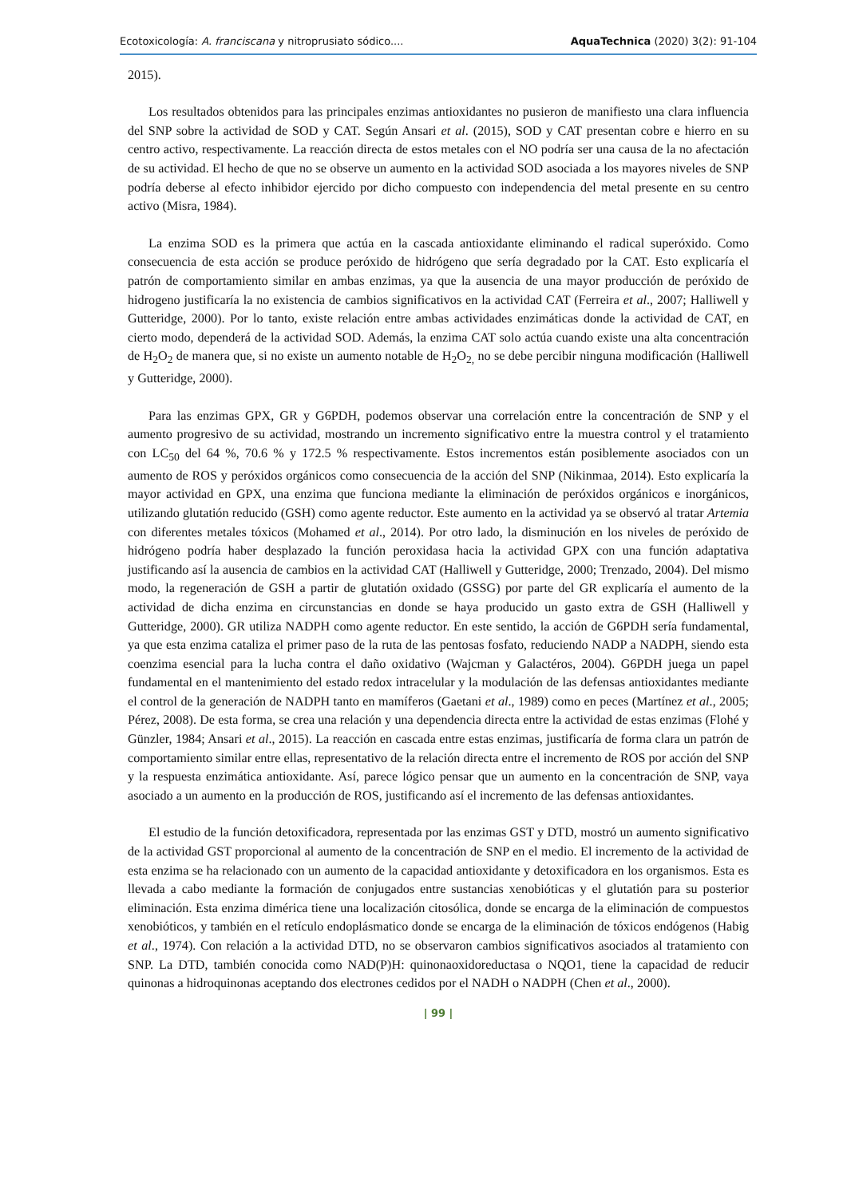Ecotoxicología: A. franciscana y nitroprusiato sódico.... AquaTechnica (2020) 3(2): 91-104
2015).
Los resultados obtenidos para las principales enzimas antioxidantes no pusieron de manifiesto una clara influencia del SNP sobre la actividad de SOD y CAT. Según Ansari et al. (2015), SOD y CAT presentan cobre e hierro en su centro activo, respectivamente. La reacción directa de estos metales con el NO podría ser una causa de la no afectación de su actividad. El hecho de que no se observe un aumento en la actividad SOD asociada a los mayores niveles de SNP podría deberse al efecto inhibidor ejercido por dicho compuesto con independencia del metal presente en su centro activo (Misra, 1984).
La enzima SOD es la primera que actúa en la cascada antioxidante eliminando el radical superóxido. Como consecuencia de esta acción se produce peróxido de hidrógeno que sería degradado por la CAT. Esto explicaría el patrón de comportamiento similar en ambas enzimas, ya que la ausencia de una mayor producción de peróxido de hidrogeno justificaría la no existencia de cambios significativos en la actividad CAT (Ferreira et al., 2007; Halliwell y Gutteridge, 2000). Por lo tanto, existe relación entre ambas actividades enzimáticas donde la actividad de CAT, en cierto modo, dependerá de la actividad SOD. Además, la enzima CAT solo actúa cuando existe una alta concentración de H<sub>2</sub>O<sub>2</sub> de manera que, si no existe un aumento notable de H<sub>2</sub>O<sub>2,</sub> no se debe percibir ninguna modificación (Halliwell y Gutteridge, 2000).
Para las enzimas GPX, GR y G6PDH, podemos observar una correlación entre la concentración de SNP y el aumento progresivo de su actividad, mostrando un incremento significativo entre la muestra control y el tratamiento con LC<sub>50</sub> del 64 %, 70.6 % y 172.5 % respectivamente. Estos incrementos están posiblemente asociados con un aumento de ROS y peróxidos orgánicos como consecuencia de la acción del SNP (Nikinmaa, 2014). Esto explicaría la mayor actividad en GPX, una enzima que funciona mediante la eliminación de peróxidos orgánicos e inorgánicos, utilizando glutatión reducido (GSH) como agente reductor. Este aumento en la actividad ya se observó al tratar Artemia con diferentes metales tóxicos (Mohamed et al., 2014). Por otro lado, la disminución en los niveles de peróxido de hidrógeno podría haber desplazado la función peroxidasa hacia la actividad GPX con una función adaptativa justificando así la ausencia de cambios en la actividad CAT (Halliwell y Gutteridge, 2000; Trenzado, 2004). Del mismo modo, la regeneración de GSH a partir de glutatión oxidado (GSSG) por parte del GR explicaría el aumento de la actividad de dicha enzima en circunstancias en donde se haya producido un gasto extra de GSH (Halliwell y Gutteridge, 2000). GR utiliza NADPH como agente reductor. En este sentido, la acción de G6PDH sería fundamental, ya que esta enzima cataliza el primer paso de la ruta de las pentosas fosfato, reduciendo NADP a NADPH, siendo esta coenzima esencial para la lucha contra el daño oxidativo (Wajcman y Galactéros, 2004). G6PDH juega un papel fundamental en el mantenimiento del estado redox intracelular y la modulación de las defensas antioxidantes mediante el control de la generación de NADPH tanto en mamíferos (Gaetani et al., 1989) como en peces (Martínez et al., 2005; Pérez, 2008). De esta forma, se crea una relación y una dependencia directa entre la actividad de estas enzimas (Flohé y Günzler, 1984; Ansari et al., 2015). La reacción en cascada entre estas enzimas, justificaría de forma clara un patrón de comportamiento similar entre ellas, representativo de la relación directa entre el incremento de ROS por acción del SNP y la respuesta enzimática antioxidante. Así, parece lógico pensar que un aumento en la concentración de SNP, vaya asociado a un aumento en la producción de ROS, justificando así el incremento de las defensas antioxidantes.
El estudio de la función detoxificadora, representada por las enzimas GST y DTD, mostró un aumento significativo de la actividad GST proporcional al aumento de la concentración de SNP en el medio. El incremento de la actividad de esta enzima se ha relacionado con un aumento de la capacidad antioxidante y detoxificadora en los organismos. Esta es llevada a cabo mediante la formación de conjugados entre sustancias xenobióticas y el glutatión para su posterior eliminación. Esta enzima dimérica tiene una localización citosólica, donde se encarga de la eliminación de compuestos xenobióticos, y también en el retículo endoplásmatico donde se encarga de la eliminación de tóxicos endógenos (Habig et al., 1974). Con relación a la actividad DTD, no se observaron cambios significativos asociados al tratamiento con SNP. La DTD, también conocida como NAD(P)H: quinonaoxidoreductasa o NQO1, tiene la capacidad de reducir quinonas a hidroquinonas aceptando dos electrones cedidos por el NADH o NADPH (Chen et al., 2000).
| 99 |